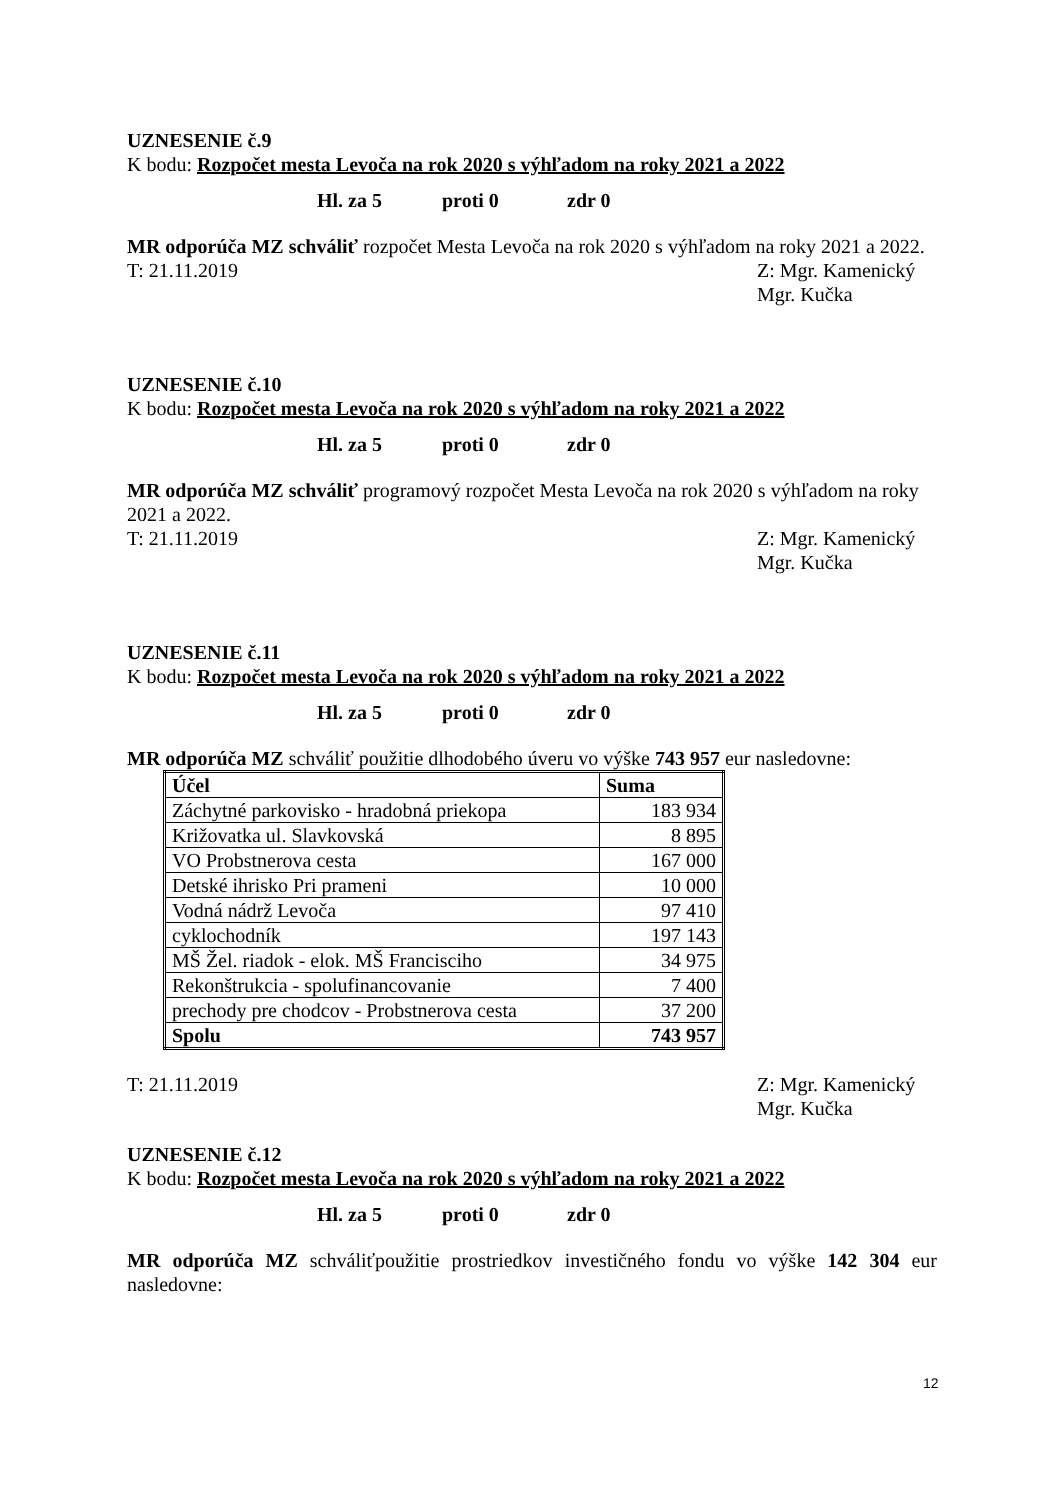UZNESENIE č.9
K bodu: Rozpočet mesta Levoča na rok 2020 s výhľadom na roky 2021 a 2022
Hl. za 5 proti 0 zdr 0
MR odporúča MZ schváliť rozpočet Mesta Levoča na rok 2020 s výhľadom na roky 2021 a 2022.
T: 21.11.2019 Z: Mgr. Kamenický
Mgr. Kučka
UZNESENIE č.10
K bodu: Rozpočet mesta Levoča na rok 2020 s výhľadom na roky 2021 a 2022
Hl. za 5 proti 0 zdr 0
MR odporúča MZ schváliť programový rozpočet Mesta Levoča na rok 2020 s výhľadom na roky 2021 a 2022.
T: 21.11.2019 Z: Mgr. Kamenický
Mgr. Kučka
UZNESENIE č.11
K bodu: Rozpočet mesta Levoča na rok 2020 s výhľadom na roky 2021 a 2022
Hl. za 5 proti 0 zdr 0
MR odporúča MZ schváliť použitie dlhodobého úveru vo výške 743 957 eur nasledovne:
| Účel | Suma |
| --- | --- |
| Záchytné parkovisko - hradobná priekopa | 183 934 |
| Križovatka ul. Slavkovská | 8 895 |
| VO Probstnerova cesta | 167 000 |
| Detské ihrisko Pri prameni | 10 000 |
| Vodná nádrž Levoča | 97 410 |
| cyklochodník | 197 143 |
| MŠ Žel. riadok - elok. MŠ Francisciho | 34 975 |
| Rekonštrukcia - spolufinancovanie | 7 400 |
| prechody pre chodcov - Probstnerova cesta | 37 200 |
| Spolu | 743 957 |
T: 21.11.2019 Z: Mgr. Kamenický
Mgr. Kučka
UZNESENIE č.12
K bodu: Rozpočet mesta Levoča na rok 2020 s výhľadom na roky 2021 a 2022
Hl. za 5 proti 0 zdr 0
MR odporúča MZ schváliťpoužitie prostriedkov investičného fondu vo výške 142 304 eur nasledovne:
12